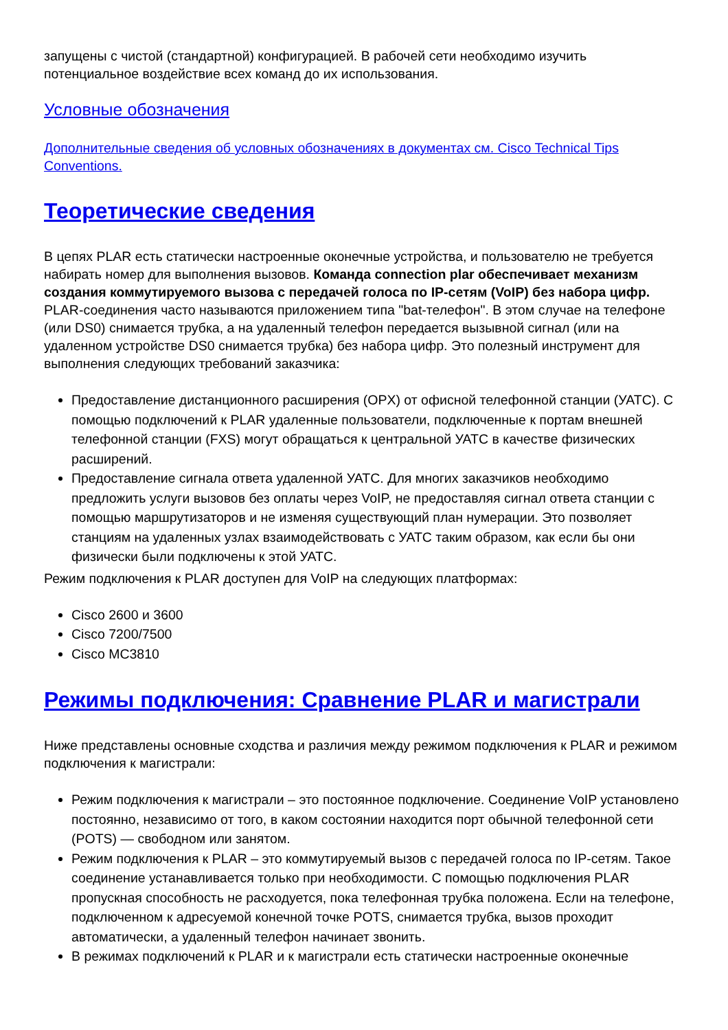запущены с чистой (стандартной) конфигурацией. В рабочей сети необходимо изучить потенциальное воздействие всех команд до их использования.
Условные обозначения
Дополнительные сведения об условных обозначениях в документах см. Cisco Technical Tips Conventions.
Теоретические сведения
В цепях PLAR есть статически настроенные оконечные устройства, и пользователю не требуется набирать номер для выполнения вызовов. Команда connection plar обеспечивает механизм создания коммутируемого вызова с передачей голоса по IP-сетям (VoIP) без набора цифр. PLAR-соединения часто называются приложением типа "bat-телефон". В этом случае на телефоне (или DS0) снимается трубка, а на удаленный телефон передается вызывной сигнал (или на удаленном устройстве DS0 снимается трубка) без набора цифр. Это полезный инструмент для выполнения следующих требований заказчика:
Предоставление дистанционного расширения (OPX) от офисной телефонной станции (УАТС). С помощью подключений к PLAR удаленные пользователи, подключенные к портам внешней телефонной станции (FXS) могут обращаться к центральной УАТС в качестве физических расширений.
Предоставление сигнала ответа удаленной УАТС. Для многих заказчиков необходимо предложить услуги вызовов без оплаты через VoIP, не предоставляя сигнал ответа станции с помощью маршрутизаторов и не изменяя существующий план нумерации. Это позволяет станциям на удаленных узлах взаимодействовать с УАТС таким образом, как если бы они физически были подключены к этой УАТС.
Режим подключения к PLAR доступен для VoIP на следующих платформах:
Cisco 2600 и 3600
Cisco 7200/7500
Cisco MC3810
Режимы подключения: Сравнение PLAR и магистрали
Ниже представлены основные сходства и различия между режимом подключения к PLAR и режимом подключения к магистрали:
Режим подключения к магистрали – это постоянное подключение. Соединение VoIP установлено постоянно, независимо от того, в каком состоянии находится порт обычной телефонной сети (POTS) — свободном или занятом.
Режим подключения к PLAR – это коммутируемый вызов с передачей голоса по IP-сетям. Такое соединение устанавливается только при необходимости. С помощью подключения PLAR пропускная способность не расходуется, пока телефонная трубка положена. Если на телефоне, подключенном к адресуемой конечной точке POTS, снимается трубка, вызов проходит автоматически, а удаленный телефон начинает звонить.
В режимах подключений к PLAR и к магистрали есть статически настроенные оконечные